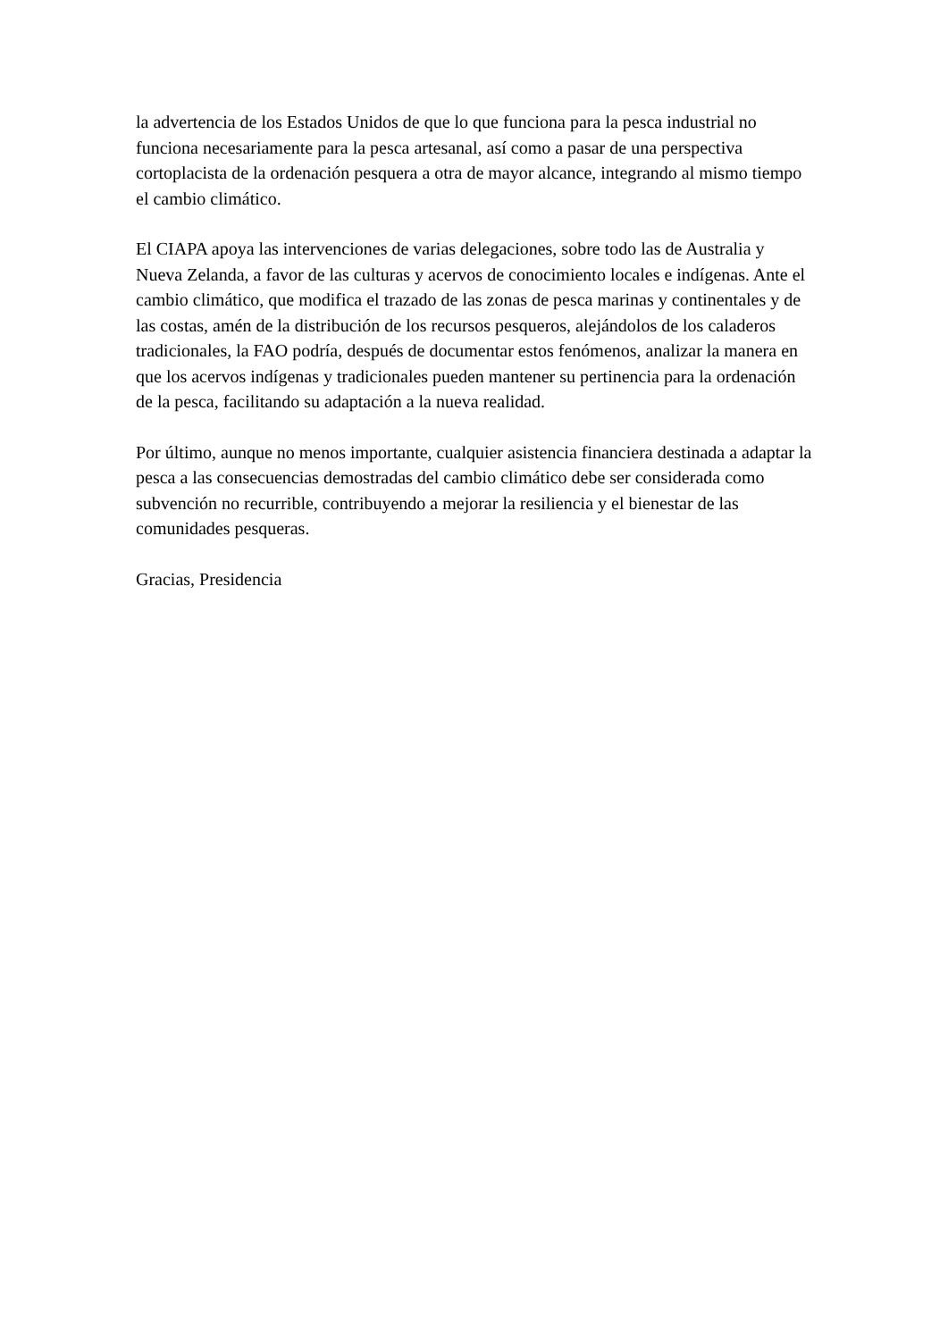la advertencia de los Estados Unidos de que lo que funciona para la pesca industrial no funciona necesariamente para la pesca artesanal, así como a pasar de una perspectiva cortoplacista de la ordenación pesquera a otra de mayor alcance, integrando al mismo tiempo el cambio climático.
El CIAPA apoya las intervenciones de varias delegaciones, sobre todo las de Australia y Nueva Zelanda, a favor de las culturas y acervos de conocimiento locales e indígenas. Ante el cambio climático, que modifica el trazado de las zonas de pesca marinas y continentales y de las costas, amén de la distribución de los recursos pesqueros, alejándolos de los caladeros tradicionales, la FAO podría, después de documentar estos fenómenos, analizar la manera en que los acervos indígenas y tradicionales pueden mantener su pertinencia para la ordenación de la pesca, facilitando su adaptación a la nueva realidad.
Por último, aunque no menos importante, cualquier asistencia financiera destinada a adaptar la pesca a las consecuencias demostradas del cambio climático debe ser considerada como subvención no recurrible, contribuyendo a mejorar la resiliencia y el bienestar de las comunidades pesqueras.
Gracias, Presidencia